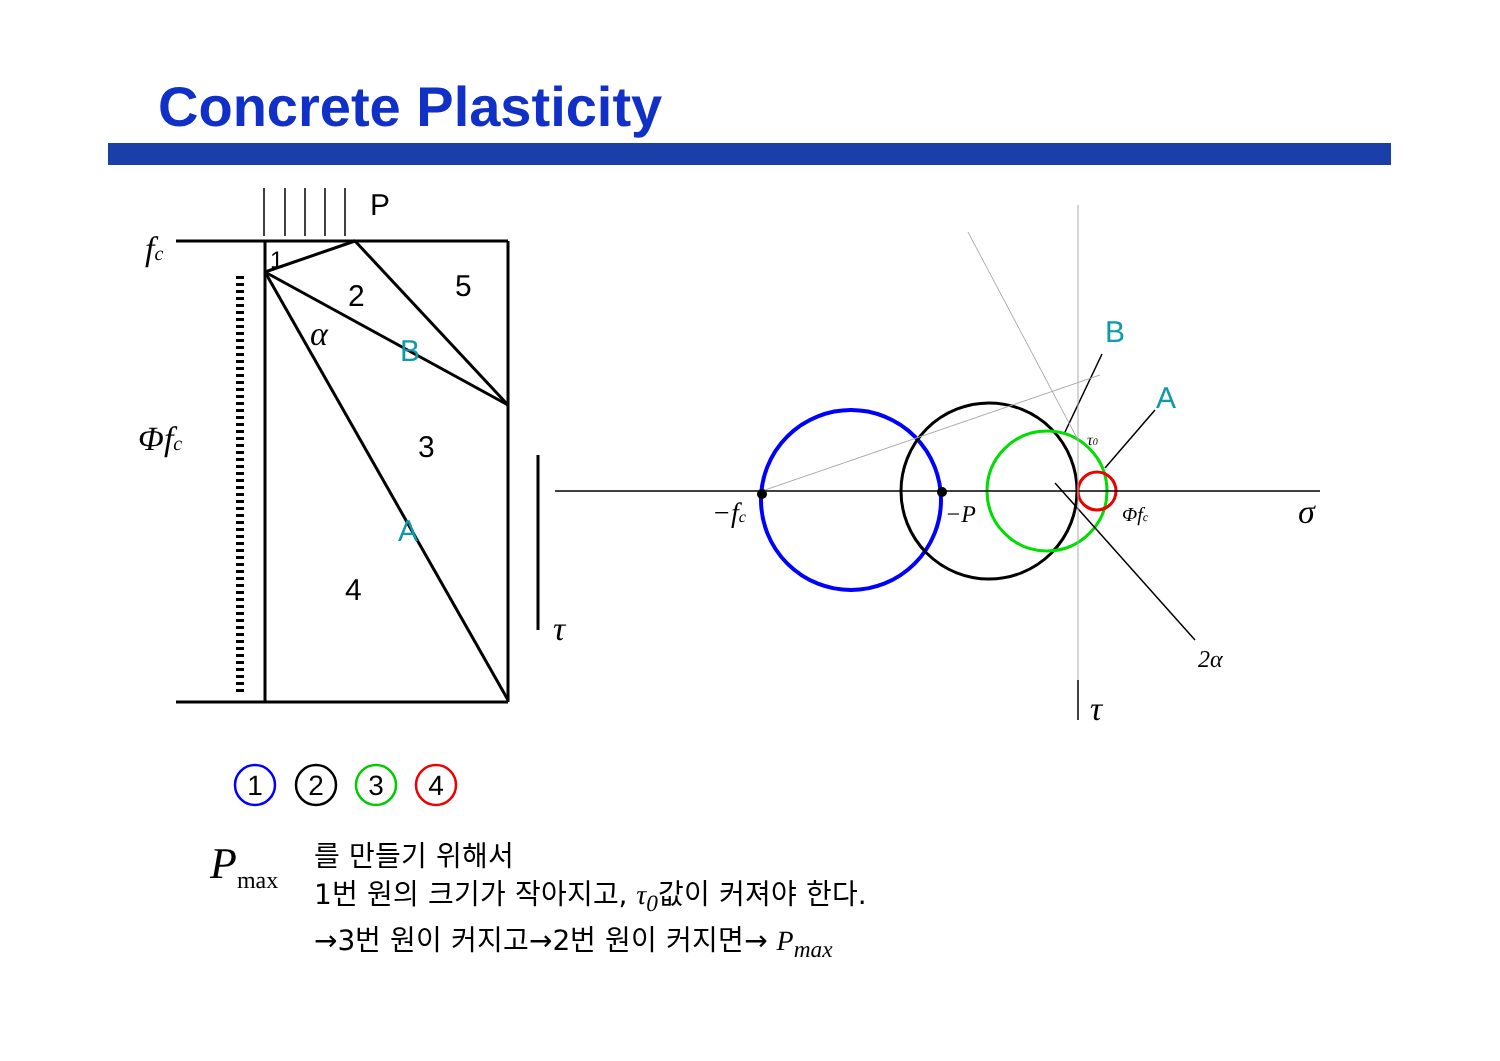Concrete Plasticity
P
1
2
5
3
4
B
A
B
A
fc
Φfc
α
τ
−fc
−P
Φfc
σ
2α
τ
τ0
1
2
3
4
P<sub>max</sub>
를 만들기 위해서
1번 원의 크기가 작아지고, τ<sub>0</sub>값이 커져야 한다.
→3번 원이 커지고→2번 원이 커지면→ P<sub>max</sub>